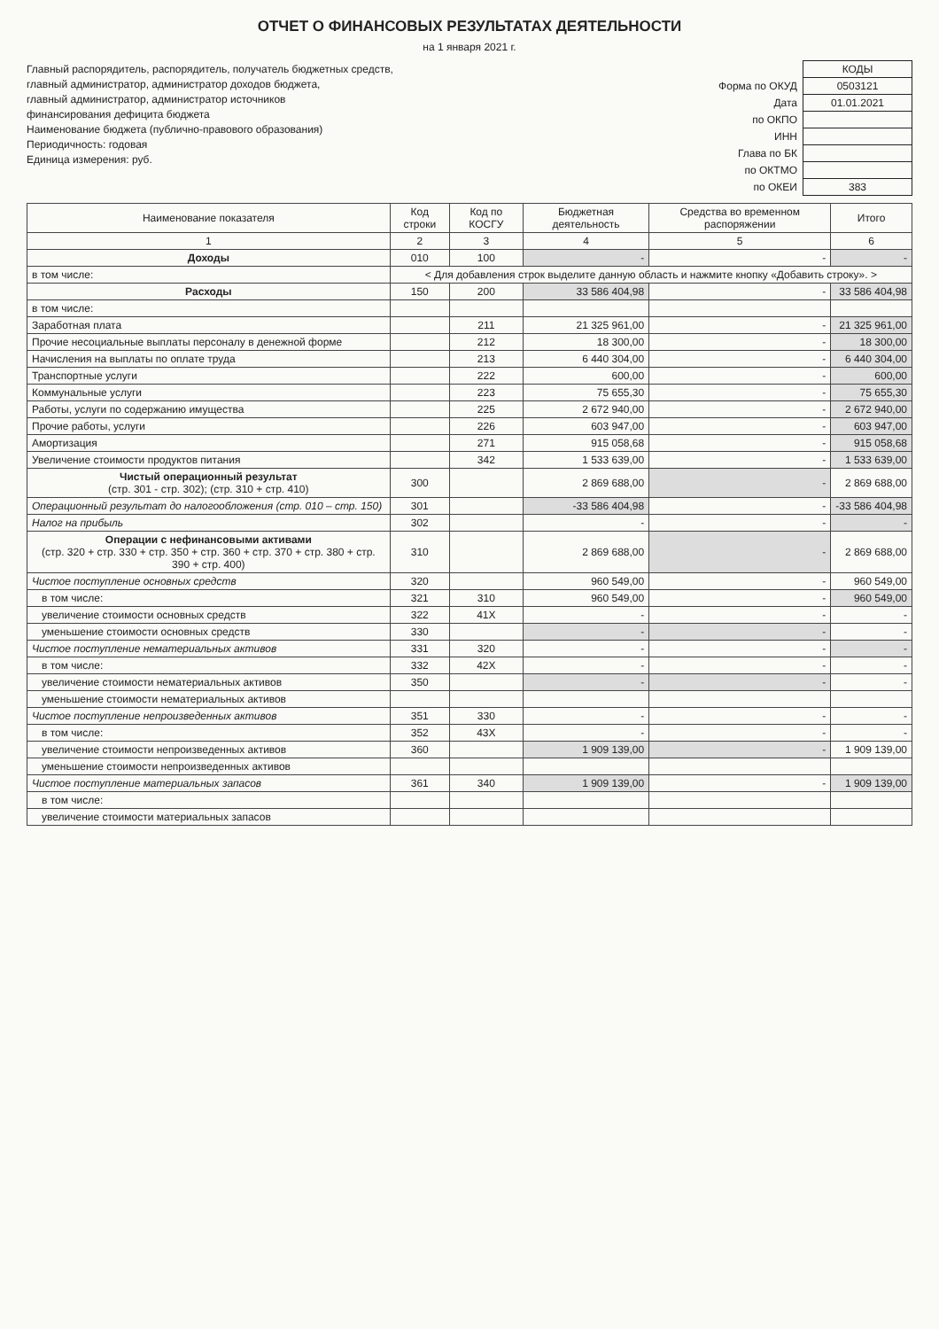ОТЧЕТ О ФИНАНСОВЫХ РЕЗУЛЬТАТАХ ДЕЯТЕЛЬНОСТИ
на 1 января 2021 г.
Главный распорядитель, распорядитель, получатель бюджетных средств,
главный администратор, администратор доходов бюджета,
главный администратор, администратор источников
финансирования дефицита бюджета
Наименование бюджета (публично-правового образования)
Периодичность: годовая
Единица измерения: руб.
| | КОДЫ |
| Форма по ОКУД | 0503121 |
| Дата | 01.01.2021 |
| по ОКПО | |
| ИНН | |
| Глава по БК | |
| по ОКТМО | |
| по ОКЕИ | 383 |
| Наименование показателя | Код строки | Код по КОСГУ | Бюджетная деятельность | Средства во временном распоряжении | Итого |
| --- | --- | --- | --- | --- | --- |
| 1 | 2 | 3 | 4 | 5 | 6 |
| Доходы | 010 | 100 | - | - | - |
| в том числе: | < Для добавления строк выделите данную область и нажмите кнопку «Добавить строку». > | | | | |
| Расходы | 150 | 200 | 33 586 404,98 | - | 33 586 404,98 |
| в том числе: | | | | | |
| Заработная плата | | 211 | 21 325 961,00 | - | 21 325 961,00 |
| Прочие несоциальные выплаты персоналу в денежной форме | | 212 | 18 300,00 | - | 18 300,00 |
| Начисления на выплаты по оплате труда | | 213 | 6 440 304,00 | - | 6 440 304,00 |
| Транспортные услуги | | 222 | 600,00 | - | 600,00 |
| Коммунальные услуги | | 223 | 75 655,30 | - | 75 655,30 |
| Работы, услуги по содержанию имущества | | 225 | 2 672 940,00 | - | 2 672 940,00 |
| Прочие работы, услуги | | 226 | 603 947,00 | - | 603 947,00 |
| Амортизация | | 271 | 915 058,68 | - | 915 058,68 |
| Увеличение стоимости продуктов питания | | 342 | 1 533 639,00 | - | 1 533 639,00 |
| Чистый операционный результат (стр. 301 - стр. 302); (стр. 310 + стр. 410) | 300 | | 2 869 688,00 | - | 2 869 688,00 |
| Операционный результат до налогообложения (стр. 010 – стр. 150) | 301 | | -33 586 404,98 | - | -33 586 404,98 |
| Налог на прибыль | 302 | | - | - | - |
| Операции с нефинансовыми активами (стр. 320 + стр. 330 + стр. 350 + стр. 360 + стр. 370 + стр. 380 + стр. 390 + стр. 400) | 310 | | 2 869 688,00 | - | 2 869 688,00 |
| Чистое поступление основных средств | 320 | | 960 549,00 | - | 960 549,00 |
| в том числе: | 321 | 310 | 960 549,00 | - | 960 549,00 |
| увеличение стоимости основных средств | 322 | 41X | - | - | - |
| уменьшение стоимости основных средств | 330 | | - | - | - |
| Чистое поступление нематериальных активов | 331 | 320 | - | - | - |
| в том числе: | 332 | 42X | - | - | - |
| увеличение стоимости нематериальных активов | 350 | | - | - | - |
| уменьшение стоимости нематериальных активов | | | | | |
| Чистое поступление непроизведенных активов | 351 | 330 | - | - | - |
| в том числе: | 352 | 43X | - | - | - |
| увеличение стоимости непроизведенных активов | 360 | | 1 909 139,00 | - | 1 909 139,00 |
| уменьшение стоимости непроизведенных активов | | | | | |
| Чистое поступление материальных запасов | 361 | 340 | 1 909 139,00 | - | 1 909 139,00 |
| в том числе: | | | | | |
| увеличение стоимости материальных запасов | | | | | |